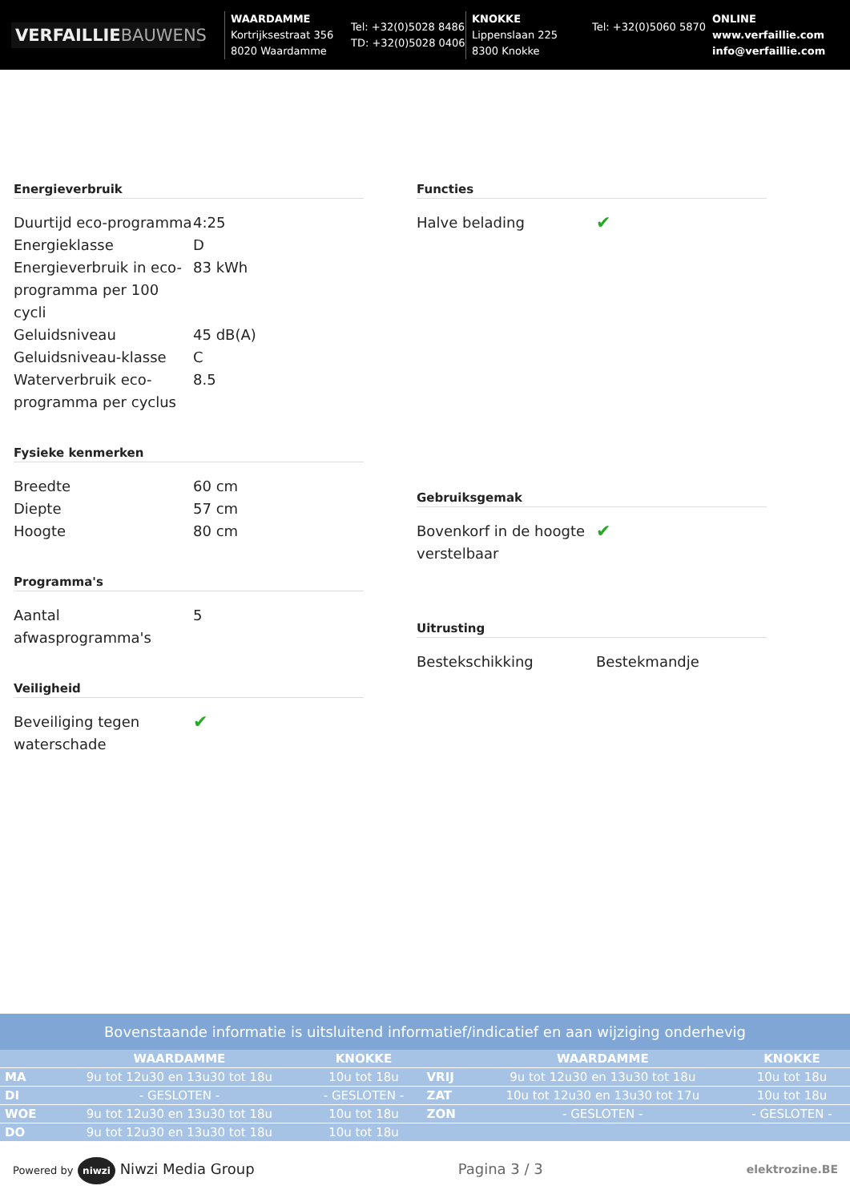VERFAILLIEBAUWENS
WAARDAMME
Kortrijksestraat 356
8020 Waardamme
Tel: +32(0)5028 8486
TD: +32(0)5028 0406
KNOKKE
Lippenslaan 225
8300 Knokke
Tel: +32(0)5060 5870
ONLINE
www.verfaillie.com
info@verfaillie.com
Energieverbruik
| Duurtijd eco-programma | 4:25 |
| Energieklasse | D |
| Energieverbruik in eco-programma per 100 cycli | 83 kWh |
| Geluidsniveau | 45 dB(A) |
| Geluidsniveau-klasse | C |
| Waterverbruik eco-programma per cyclus | 8.5 |
Fysieke kenmerken
| Breedte | 60 cm |
| Diepte | 57 cm |
| Hoogte | 80 cm |
Programma's
| Aantal afwasprogramma's | 5 |
Veiligheid
| Beveiliging tegen waterschade | ✔ |
Functies
| Halve belading | ✔ |
Gebruiksgemak
| Bovenkorf in de hoogte verstelbaar | ✔ |
Uitrusting
| Bestekschikking | Bestekmandje |
Bovenstaande informatie is uitsluitend informatief/indicatief en aan wijziging onderhevig
| | WAARDAMME | KNOKKE | | WAARDAMME | KNOKKE |
| --- | --- | --- | --- | --- | --- |
| MA | 9u tot 12u30 en 13u30 tot 18u | 10u tot 18u | VRIJ | 9u tot 12u30 en 13u30 tot 18u | 10u tot 18u |
| DI | - GESLOTEN - | - GESLOTEN - | ZAT | 10u tot 12u30 en 13u30 tot 17u | 10u tot 18u |
| WOE | 9u tot 12u30 en 13u30 tot 18u | 10u tot 18u | ZON | - GESLOTEN - | - GESLOTEN - |
| DO | 9u tot 12u30 en 13u30 tot 18u | 10u tot 18u | | | |
Powered by niwzi Niwzi Media Group
Pagina 3 / 3
elektrozine.BE